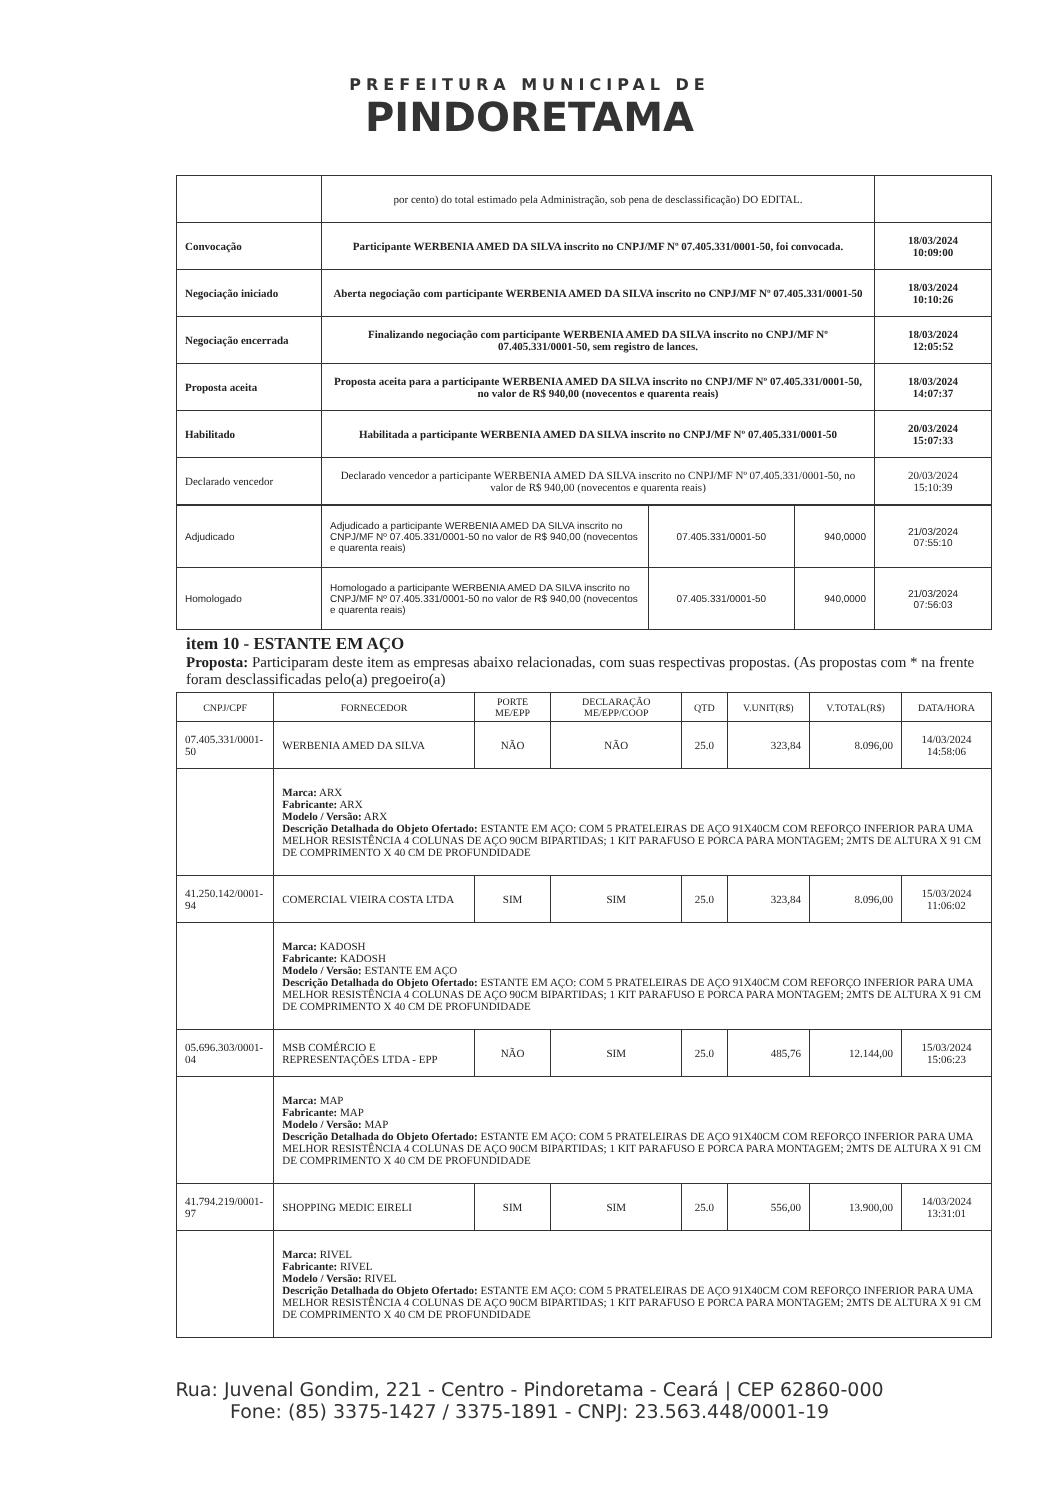PREFEITURA MUNICIPAL DE
PINDORETAMA
| | por cento) do total estimado pela Administração, sob pena de desclassificação) DO EDITAL. | |
| Convocação | Participante WERBENIA AMED DA SILVA inscrito no CNPJ/MF Nº 07.405.331/0001-50, foi convocada. | 18/03/2024 10:09:00 |
| Negociação iniciado | Aberta negociação com participante WERBENIA AMED DA SILVA inscrito no CNPJ/MF Nº 07.405.331/0001-50 | 18/03/2024 10:10:26 |
| Negociação encerrada | Finalizando negociação com participante WERBENIA AMED DA SILVA inscrito no CNPJ/MF Nº 07.405.331/0001-50, sem registro de lances. | 18/03/2024 12:05:52 |
| Proposta aceita | Proposta aceita para a participante WERBENIA AMED DA SILVA inscrito no CNPJ/MF Nº 07.405.331/0001-50, no valor de R$ 940,00 (novecentos e quarenta reais) | 18/03/2024 14:07:37 |
| Habilitado | Habilitada a participante WERBENIA AMED DA SILVA inscrito no CNPJ/MF Nº 07.405.331/0001-50 | 20/03/2024 15:07:33 |
| Declarado vencedor | Declarado vencedor a participante WERBENIA AMED DA SILVA inscrito no CNPJ/MF Nº 07.405.331/0001-50, no valor de R$ 940,00 (novecentos e quarenta reais) | 20/03/2024 15:10:39 |
| Adjudicado | Adjudicado a participante WERBENIA AMED DA SILVA inscrito no CNPJ/MF Nº 07.405.331/0001-50 no valor de R$ 940,00 (novecentos e quarenta reais) | 07.405.331/0001-50 | 940,0000 | 21/03/2024 07:55:10 |
| Homologado | Homologado a participante WERBENIA AMED DA SILVA inscrito no CNPJ/MF Nº 07.405.331/0001-50 no valor de R$ 940,00 (novecentos e quarenta reais) | 07.405.331/0001-50 | 940,0000 | 21/03/2024 07:56:03 |
item 10 - ESTANTE EM AÇO
Proposta: Participaram deste item as empresas abaixo relacionadas, com suas respectivas propostas. (As propostas com * na frente foram desclassificadas pelo(a) pregoeiro(a)
| CNPJ/CPF | FORNECEDOR | PORTE ME/EPP | DECLARAÇÃO ME/EPP/COOP | QTD | V.UNIT(R$) | V.TOTAL(R$) | DATA/HORA |
| --- | --- | --- | --- | --- | --- | --- | --- |
| 07.405.331/0001-50 | WERBENIA AMED DA SILVA | NÃO | NÃO | 25.0 | 323,84 | 8.096,00 | 14/03/2024 14:58:06 |
| | Marca: ARX Fabricante: ARX Modelo / Versão: ARX Descrição Detalhada do Objeto Ofertado: ESTANTE EM AÇO: COM 5 PRATELEIRAS DE AÇO 91X40CM COM REFORÇO INFERIOR PARA UMA MELHOR RESISTÊNCIA 4 COLUNAS DE AÇO 90CM BIPARTIDAS; 1 KIT PARAFUSO E PORCA PARA MONTAGEM; 2MTS DE ALTURA X 91 CM DE COMPRIMENTO X 40 CM DE PROFUNDIDADE | | | | | | |
| 41.250.142/0001-94 | COMERCIAL VIEIRA COSTA LTDA | SIM | SIM | 25.0 | 323,84 | 8.096,00 | 15/03/2024 11:06:02 |
| | Marca: KADOSH Fabricante: KADOSH Modelo / Versão: ESTANTE EM AÇO Descrição Detalhada do Objeto Ofertado: ESTANTE EM AÇO: COM 5 PRATELEIRAS DE AÇO 91X40CM COM REFORÇO INFERIOR PARA UMA MELHOR RESISTÊNCIA 4 COLUNAS DE AÇO 90CM BIPARTIDAS; 1 KIT PARAFUSO E PORCA PARA MONTAGEM; 2MTS DE ALTURA X 91 CM DE COMPRIMENTO X 40 CM DE PROFUNDIDADE | | | | | | |
| 05.696.303/0001-04 | MSB COMÉRCIO E REPRESENTAÇÕES LTDA - EPP | NÃO | SIM | 25.0 | 485,76 | 12.144,00 | 15/03/2024 15:06:23 |
| | Marca: MAP Fabricante: MAP Modelo / Versão: MAP Descrição Detalhada do Objeto Ofertado: ESTANTE EM AÇO: COM 5 PRATELEIRAS DE AÇO 91X40CM COM REFORÇO INFERIOR PARA UMA MELHOR RESISTÊNCIA 4 COLUNAS DE AÇO 90CM BIPARTIDAS; 1 KIT PARAFUSO E PORCA PARA MONTAGEM; 2MTS DE ALTURA X 91 CM DE COMPRIMENTO X 40 CM DE PROFUNDIDADE | | | | | | |
| 41.794.219/0001-97 | SHOPPING MEDIC EIRELI | SIM | SIM | 25.0 | 556,00 | 13.900,00 | 14/03/2024 13:31:01 |
| | Marca: RIVEL Fabricante: RIVEL Modelo / Versão: RIVEL Descrição Detalhada do Objeto Ofertado: ESTANTE EM AÇO: COM 5 PRATELEIRAS DE AÇO 91X40CM COM REFORÇO INFERIOR PARA UMA MELHOR RESISTÊNCIA 4 COLUNAS DE AÇO 90CM BIPARTIDAS; 1 KIT PARAFUSO E PORCA PARA MONTAGEM; 2MTS DE ALTURA X 91 CM DE COMPRIMENTO X 40 CM DE PROFUNDIDADE | | | | | | |
Rua: Juvenal Gondim, 221 - Centro - Pindoretama - Ceará | CEP 62860-000
Fone: (85) 3375-1427 / 3375-1891 - CNPJ: 23.563.448/0001-19